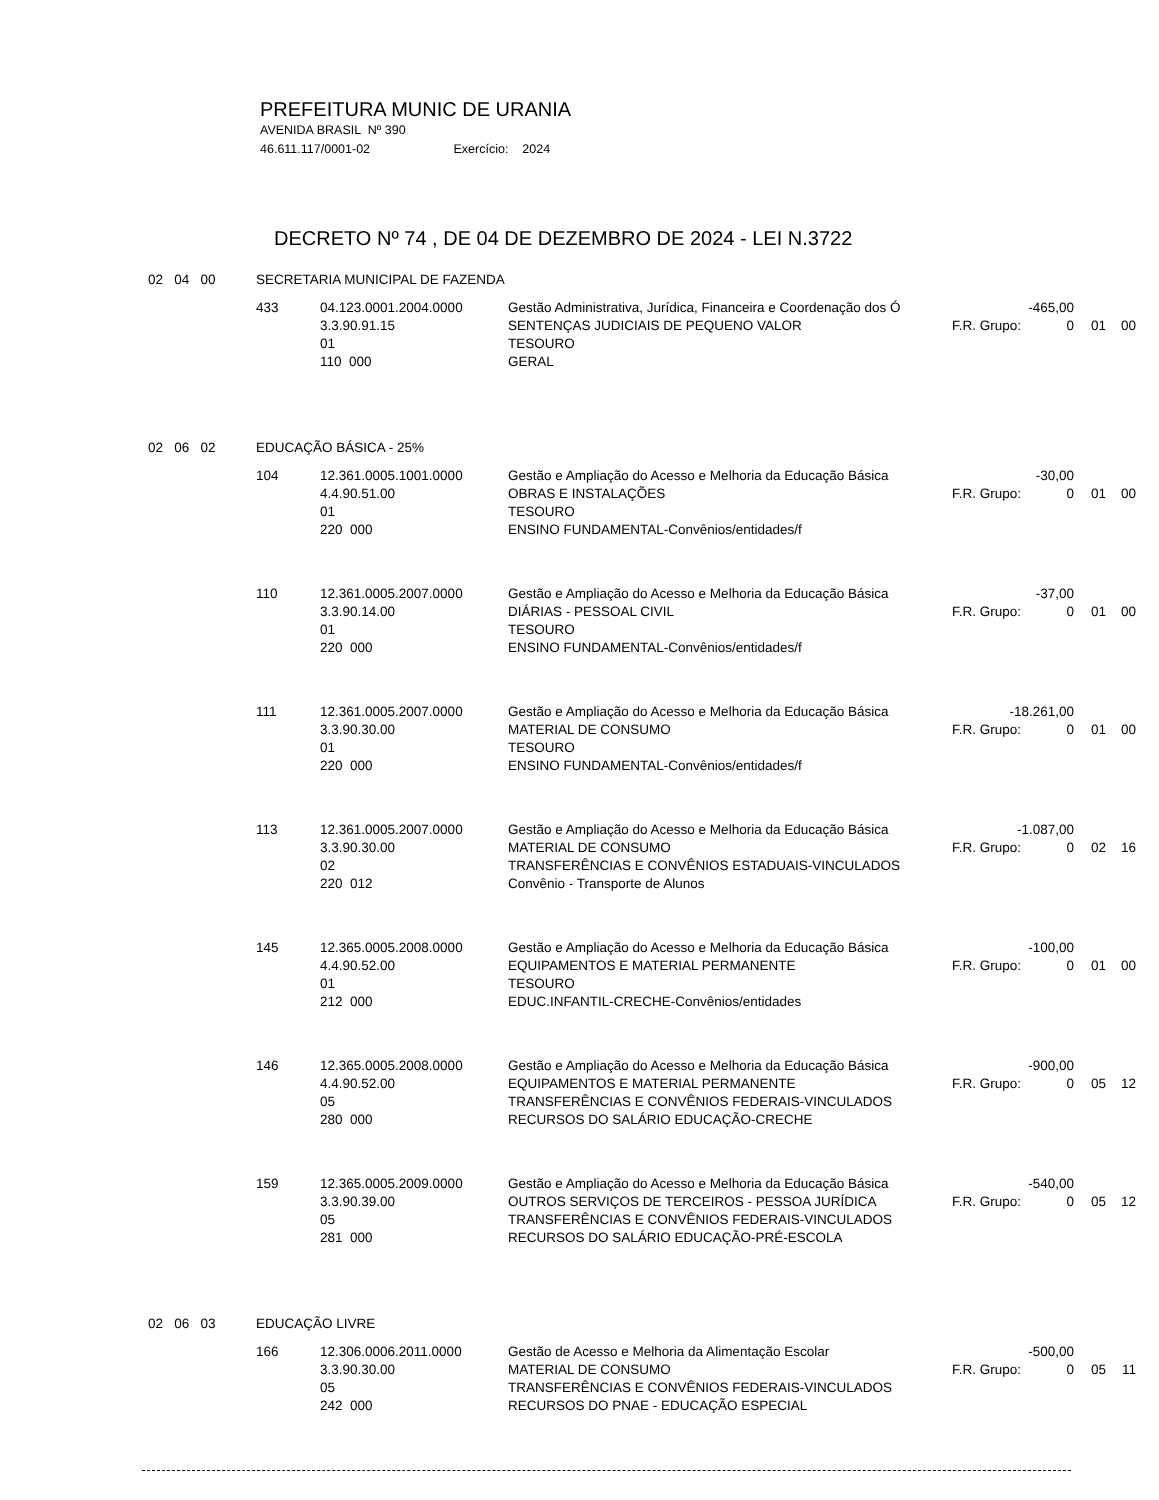PREFEITURA MUNIC DE URANIA
AVENIDA BRASIL Nº 390
46.611.117/0001-02 Exercício: 2024
DECRETO Nº 74 , DE 04 DE DEZEMBRO DE 2024 - LEI N.3722
| 02 04 00 | SECRETARIA MUNICIPAL DE FAZENDA | | | | | | |
| | 433 | 04.123.0001.2004.0000 | Gestão Administrativa, Jurídica, Financeira e Coordenação dos Ó | -465,00 | | | |
| | | 3.3.90.91.15 | SENTENÇAS JUDICIAIS DE PEQUENO VALOR | F.R. Grupo: | 0 | 01 | 00 |
| | | 01 | TESOURO | | | | |
| | | 110 000 | GERAL | | | | |
| 02 06 02 | EDUCAÇÃO BÁSICA - 25% | | | | | | |
| | 104 | 12.361.0005.1001.0000 | Gestão e Ampliação do Acesso e Melhoria da Educação Básica | -30,00 | | | |
| | | 4.4.90.51.00 | OBRAS E INSTALAÇÕES | F.R. Grupo: | 0 | 01 | 00 |
| | | 01 | TESOURO | | | | |
| | | 220 000 | ENSINO FUNDAMENTAL-Convênios/entidades/f | | | | |
| | 110 | 12.361.0005.2007.0000 | Gestão e Ampliação do Acesso e Melhoria da Educação Básica | -37,00 | | | |
| | | 3.3.90.14.00 | DIÁRIAS - PESSOAL CIVIL | F.R. Grupo: | 0 | 01 | 00 |
| | | 01 | TESOURO | | | | |
| | | 220 000 | ENSINO FUNDAMENTAL-Convênios/entidades/f | | | | |
| | 111 | 12.361.0005.2007.0000 | Gestão e Ampliação do Acesso e Melhoria da Educação Básica | -18.261,00 | | | |
| | | 3.3.90.30.00 | MATERIAL DE CONSUMO | F.R. Grupo: | 0 | 01 | 00 |
| | | 01 | TESOURO | | | | |
| | | 220 000 | ENSINO FUNDAMENTAL-Convênios/entidades/f | | | | |
| | 113 | 12.361.0005.2007.0000 | Gestão e Ampliação do Acesso e Melhoria da Educação Básica | -1.087,00 | | | |
| | | 3.3.90.30.00 | MATERIAL DE CONSUMO | F.R. Grupo: | 0 | 02 | 16 |
| | | 02 | TRANSFERÊNCIAS E CONVÊNIOS ESTADUAIS-VINCULADOS | | | | |
| | | 220 012 | Convênio - Transporte de Alunos | | | | |
| | 145 | 12.365.0005.2008.0000 | Gestão e Ampliação do Acesso e Melhoria da Educação Básica | -100,00 | | | |
| | | 4.4.90.52.00 | EQUIPAMENTOS E MATERIAL PERMANENTE | F.R. Grupo: | 0 | 01 | 00 |
| | | 01 | TESOURO | | | | |
| | | 212 000 | EDUC.INFANTIL-CRECHE-Convênios/entidades | | | | |
| | 146 | 12.365.0005.2008.0000 | Gestão e Ampliação do Acesso e Melhoria da Educação Básica | -900,00 | | | |
| | | 4.4.90.52.00 | EQUIPAMENTOS E MATERIAL PERMANENTE | F.R. Grupo: | 0 | 05 | 12 |
| | | 05 | TRANSFERÊNCIAS E CONVÊNIOS FEDERAIS-VINCULADOS | | | | |
| | | 280 000 | RECURSOS DO SALÁRIO EDUCAÇÃO-CRECHE | | | | |
| | 159 | 12.365.0005.2009.0000 | Gestão e Ampliação do Acesso e Melhoria da Educação Básica | -540,00 | | | |
| | | 3.3.90.39.00 | OUTROS SERVIÇOS DE TERCEIROS - PESSOA JURÍDICA | F.R. Grupo: | 0 | 05 | 12 |
| | | 05 | TRANSFERÊNCIAS E CONVÊNIOS FEDERAIS-VINCULADOS | | | | |
| | | 281 000 | RECURSOS DO SALÁRIO EDUCAÇÃO-PRÉ-ESCOLA | | | | |
| 02 06 03 | EDUCAÇÃO LIVRE | | | | | | |
| | 166 | 12.306.0006.2011.0000 | Gestão de Acesso e Melhoria da Alimentação Escolar | -500,00 | | | |
| | | 3.3.90.30.00 | MATERIAL DE CONSUMO | F.R. Grupo: | 0 | 05 | 11 |
| | | 05 | TRANSFERÊNCIAS E CONVÊNIOS FEDERAIS-VINCULADOS | | | | |
| | | 242 000 | RECURSOS DO PNAE - EDUCAÇÃO ESPECIAL | | | | |